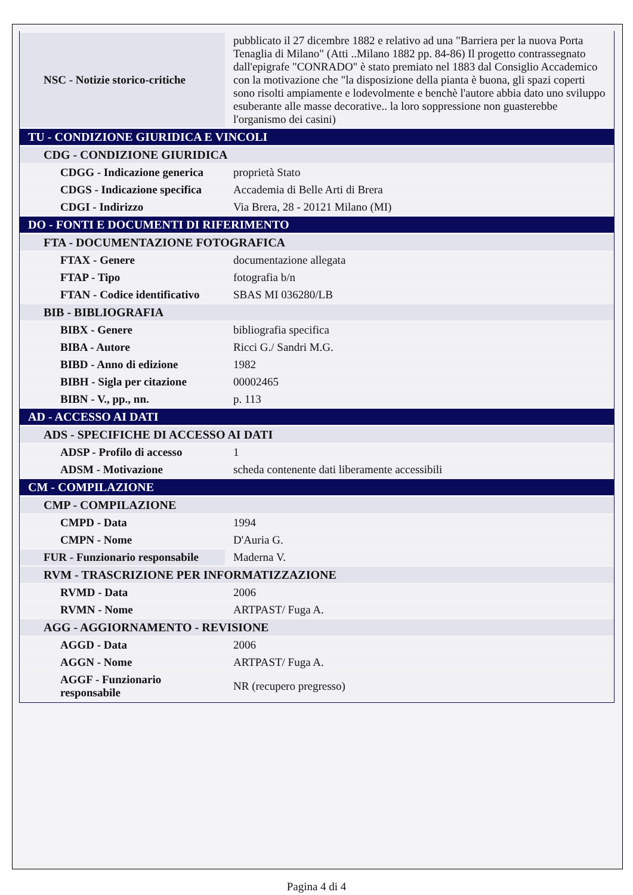| NSC - Notizie storico-critiche | pubblicato il 27 dicembre 1882 e relativo ad una "Barriera per la nuova Porta Tenaglia di Milano" (Atti ..Milano 1882 pp. 84-86) Il progetto contrassegnato dall'epigrafe "CONRADO" è stato premiato nel 1883 dal Consiglio Accademico con la motivazione che "la disposizione della pianta è buona, gli spazi coperti sono risolti ampiamente e lodevolmente e benchè l'autore abbia dato uno sviluppo esuberante alle masse decorative.. la loro soppressione non guasterebbe l'organismo dei casini) |
| TU - CONDIZIONE GIURIDICA E VINCOLI | |
| CDG - CONDIZIONE GIURIDICA | |
| CDGG - Indicazione generica | proprietà Stato |
| CDGS - Indicazione specifica | Accademia di Belle Arti di Brera |
| CDGI - Indirizzo | Via Brera, 28 - 20121 Milano (MI) |
| DO - FONTI E DOCUMENTI DI RIFERIMENTO | |
| FTA - DOCUMENTAZIONE FOTOGRAFICA | |
| FTAX - Genere | documentazione allegata |
| FTAP - Tipo | fotografia b/n |
| FTAN - Codice identificativo | SBAS MI 036280/LB |
| BIB - BIBLIOGRAFIA | |
| BIBX - Genere | bibliografia specifica |
| BIBA - Autore | Ricci G./ Sandri M.G. |
| BIBD - Anno di edizione | 1982 |
| BIBH - Sigla per citazione | 00002465 |
| BIBN - V., pp., nn. | p. 113 |
| AD - ACCESSO AI DATI | |
| ADS - SPECIFICHE DI ACCESSO AI DATI | |
| ADSP - Profilo di accesso | 1 |
| ADSM - Motivazione | scheda contenente dati liberamente accessibili |
| CM - COMPILAZIONE | |
| CMP - COMPILAZIONE | |
| CMPD - Data | 1994 |
| CMPN - Nome | D'Auria G. |
| FUR - Funzionario responsabile | Maderna V. |
| RVM - TRASCRIZIONE PER INFORMATIZZAZIONE | |
| RVMD - Data | 2006 |
| RVMN - Nome | ARTPAST/ Fuga A. |
| AGG - AGGIORNAMENTO - REVISIONE | |
| AGGD - Data | 2006 |
| AGGN - Nome | ARTPAST/ Fuga A. |
| AGGF - Funzionario responsabile | NR (recupero pregresso) |
Pagina 4 di 4